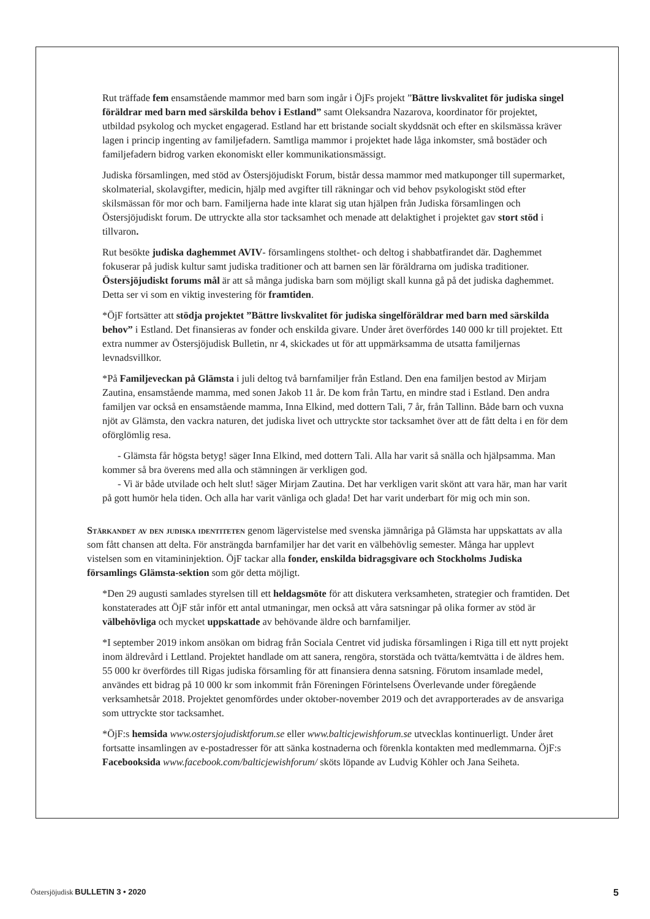Rut träffade fem ensamstående mammor med barn som ingår i ÖjFs projekt ”Bättre livskvalitet för judiska singel föräldrar med barn med särskilda behov i Estland” samt Oleksandra Nazarova, koordinator för projektet, utbildad psykolog och mycket engagerad. Estland har ett bristande socialt skyddsnät och efter en skilsmässa kräver lagen i princip ingenting av familjefadern. Samtliga mammor i projektet hade låga inkomster, små bostäder och familjefadern bidrog varken ekonomiskt eller kommunikationsmässigt.
Judiska församlingen, med stöd av Östersjöjudiskt Forum, bistår dessa mammor med matkuponger till supermarket, skolmaterial, skolavgifter, medicin, hjälp med avgifter till räkningar och vid behov psykologiskt stöd efter skilsmässan för mor och barn. Familjerna hade inte klarat sig utan hjälpen från Judiska församlingen och Östersjöjudiskt forum. De uttryckte alla stor tacksamhet och menade att delaktighet i projektet gav stort stöd i tillvaron.
Rut besökte judiska daghemmet AVIV- församlingens stolthet- och deltog i shabbatfirandet där. Daghemmet fokuserar på judisk kultur samt judiska traditioner och att barnen sen lär föräldrarna om judiska traditioner. Östersjöjudiskt forums mål är att så många judiska barn som möjligt skall kunna gå på det judiska daghemmet. Detta ser vi som en viktig investering för framtiden.
*ÖjF fortsätter att stödja projektet ”Bättre livskvalitet för judiska singelföräldrar med barn med särskilda behov” i Estland. Det finansieras av fonder och enskilda givare. Under året överfördes 140 000 kr till projektet. Ett extra nummer av Östersjöjudisk Bulletin, nr 4, skickades ut för att uppmärksamma de utsatta familjernas levnadsvillkor.
*På Familjeveckan på Glämsta i juli deltog två barnfamiljer från Estland. Den ena familjen bestod av Mirjam Zautina, ensamstående mamma, med sonen Jakob 11 år. De kom från Tartu, en mindre stad i Estland. Den andra familjen var också en ensamstående mamma, Inna Elkind, med dottern Tali, 7 år, från Tallinn. Både barn och vuxna njöt av Glämsta, den vackra naturen, det judiska livet och uttryckte stor tacksamhet över att de fått delta i en för dem oförglömlig resa.
- Glämsta får högsta betyg! säger Inna Elkind, med dottern Tali. Alla har varit så snälla och hjälpsamma. Man kommer så bra överens med alla och stämningen är verkligen god.
- Vi är både utvilade och helt slut! säger Mirjam Zautina. Det har verkligen varit skönt att vara här, man har varit på gott humör hela tiden. Och alla har varit vänliga och glada! Det har varit underbart för mig och min son.
Stärkandet av den judiska identiteten genom lägervistelse med svenska jämnåriga på Glämsta har uppskattats av alla som fått chansen att delta. För ansträngda barnfamiljer har det varit en välbehövlig semester. Många har upplevt vistelsen som en vitamininjektion. ÖjF tackar alla fonder, enskilda bidragsgivare och Stockholms Judiska församlings Glämsta-sektion som gör detta möjligt.
*Den 29 augusti samlades styrelsen till ett heldagsmöte för att diskutera verksamheten, strategier och framtiden. Det konstaterades att ÖjF står inför ett antal utmaningar, men också att våra satsningar på olika former av stöd är välbehövliga och mycket uppskattade av behövande äldre och barnfamiljer.
*I september 2019 inkom ansökan om bidrag från Sociala Centret vid judiska församlingen i Riga till ett nytt projekt inom äldrevård i Lettland. Projektet handlade om att sanera, rengöra, storstäda och tvätta/kemtvätta i de äldres hem. 55 000 kr överfördes till Rigas judiska församling för att finansiera denna satsning. Förutom insamlade medel, användes ett bidrag på 10 000 kr som inkommit från Föreningen Förintelsens Överlevande under föregående verksamhetsår 2018. Projektet genomfördes under oktober-november 2019 och det avrapporterades av de ansvariga som uttryckte stor tacksamhet.
*ÖjF:s hemsida www.ostersjojudisktforum.se eller www.balticjewishforum.se utvecklas kontinuerligt. Under året fortsatte insamlingen av e-postadresser för att sänka kostnaderna och förenkla kontakten med medlemmarna. ÖjF:s Facebooksida www.facebook.com/balticjewishforum/ sköts löpande av Ludvig Köhler och Jana Seiheta.
Östersjöjudisk BULLETIN 3 • 2020 5